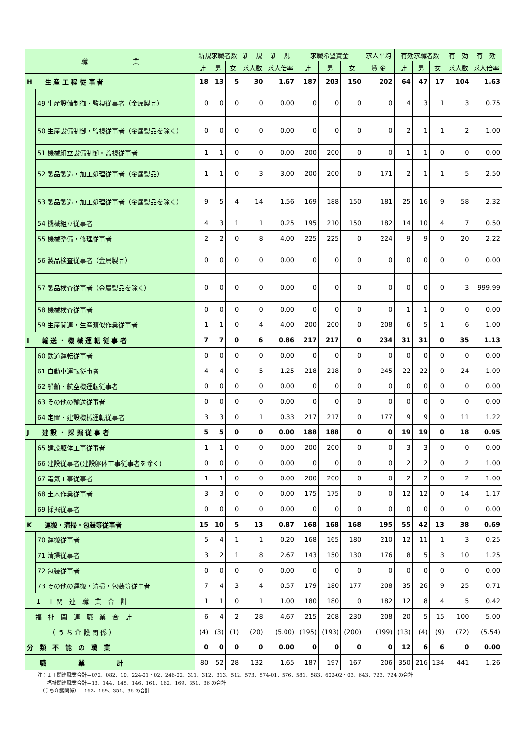| 職 業 | | 新規求職者数 | | | 新 規 | 新 規 | 求職希望賃金 | | | 求人平均 | 有効求職者数 | | | 有 効 | 有 効 |
| --- | --- | --- | --- | --- | --- | --- | --- | --- | --- | --- | --- | --- | --- | --- | --- |
| | | 計 | 男 | 女 | 求人数 | 求人倍率 | 計 | 男 | 女 | 賃 金 | 計 | 男 | 女 | 求人数 | 求人倍率 |
| H 生 産 工 程 従 事 者 | | 18 | 13 | 5 | 30 | 1.67 | 187 | 203 | 150 | 202 | 64 | 47 | 17 | 104 | 1.63 |
| | 49 生産設備制御・監視従事者（金属製品） | 0 | 0 | 0 | 0 | 0.00 | 0 | 0 | 0 | 0 | 4 | 3 | 1 | 3 | 0.75 |
| | 50 生産設備制御・監視従事者（金属製品を除く） | 0 | 0 | 0 | 0 | 0.00 | 0 | 0 | 0 | 0 | 2 | 1 | 1 | 2 | 1.00 |
| | 51 機械組立設備制御・監視従事者 | 1 | 1 | 0 | 0 | 0.00 | 200 | 200 | 0 | 0 | 1 | 1 | 0 | 0 | 0.00 |
| | 52 製品製造・加工処理従事者（金属製品） | 1 | 1 | 0 | 3 | 3.00 | 200 | 200 | 0 | 171 | 2 | 1 | 1 | 5 | 2.50 |
| | 53 製品製造・加工処理従事者（金属製品を除く） | 9 | 5 | 4 | 14 | 1.56 | 169 | 188 | 150 | 181 | 25 | 16 | 9 | 58 | 2.32 |
| | 54 機械組立従事者 | 4 | 3 | 1 | 1 | 0.25 | 195 | 210 | 150 | 182 | 14 | 10 | 4 | 7 | 0.50 |
| | 55 機械整備・修理従事者 | 2 | 2 | 0 | 8 | 4.00 | 225 | 225 | 0 | 224 | 9 | 9 | 0 | 20 | 2.22 |
| | 56 製品検査従事者（金属製品） | 0 | 0 | 0 | 0 | 0.00 | 0 | 0 | 0 | 0 | 0 | 0 | 0 | 0 | 0.00 |
| | 57 製品検査従事者（金属製品を除く） | 0 | 0 | 0 | 0 | 0.00 | 0 | 0 | 0 | 0 | 0 | 0 | 0 | 3 | 999.99 |
| | 58 機械検査従事者 | 0 | 0 | 0 | 0 | 0.00 | 0 | 0 | 0 | 0 | 1 | 1 | 0 | 0 | 0.00 |
| | 59 生産関連・生産類似作業従事者 | 1 | 1 | 0 | 4 | 4.00 | 200 | 200 | 0 | 208 | 6 | 5 | 1 | 6 | 1.00 |
| I 輸 送 ・ 機 械 運 転 従 事 者 | | 7 | 7 | 0 | 6 | 0.86 | 217 | 217 | 0 | 234 | 31 | 31 | 0 | 35 | 1.13 |
| | 60 鉄道運転従事者 | 0 | 0 | 0 | 0 | 0.00 | 0 | 0 | 0 | 0 | 0 | 0 | 0 | 0 | 0.00 |
| | 61 自動車運転従事者 | 4 | 4 | 0 | 5 | 1.25 | 218 | 218 | 0 | 245 | 22 | 22 | 0 | 24 | 1.09 |
| | 62 船舶・航空機運転従事者 | 0 | 0 | 0 | 0 | 0.00 | 0 | 0 | 0 | 0 | 0 | 0 | 0 | 0 | 0.00 |
| | 63 その他の輸送従事者 | 0 | 0 | 0 | 0 | 0.00 | 0 | 0 | 0 | 0 | 0 | 0 | 0 | 0 | 0.00 |
| | 64 定置・建設機械運転従事者 | 3 | 3 | 0 | 1 | 0.33 | 217 | 217 | 0 | 177 | 9 | 9 | 0 | 11 | 1.22 |
| J 建 設 ・ 採 掘 従 事 者 | | 5 | 5 | 0 | 0 | 0.00 | 188 | 188 | 0 | 0 | 19 | 19 | 0 | 18 | 0.95 |
| | 65 建設躯体工事従事者 | 1 | 1 | 0 | 0 | 0.00 | 200 | 200 | 0 | 0 | 3 | 3 | 0 | 0 | 0.00 |
| | 66 建設従事者(建設躯体工事従事者を除く) | 0 | 0 | 0 | 0 | 0.00 | 0 | 0 | 0 | 0 | 2 | 2 | 0 | 2 | 1.00 |
| | 67 電気工事従事者 | 1 | 1 | 0 | 0 | 0.00 | 200 | 200 | 0 | 0 | 2 | 2 | 0 | 2 | 1.00 |
| | 68 土木作業従事者 | 3 | 3 | 0 | 0 | 0.00 | 175 | 175 | 0 | 0 | 12 | 12 | 0 | 14 | 1.17 |
| | 69 採掘従事者 | 0 | 0 | 0 | 0 | 0.00 | 0 | 0 | 0 | 0 | 0 | 0 | 0 | 0 | 0.00 |
| K 運搬・清掃・包装等従事者 | | 15 | 10 | 5 | 13 | 0.87 | 168 | 168 | 168 | 195 | 55 | 42 | 13 | 38 | 0.69 |
| | 70 運搬従事者 | 5 | 4 | 1 | 1 | 0.20 | 168 | 165 | 180 | 210 | 12 | 11 | 1 | 3 | 0.25 |
| | 71 清掃従事者 | 3 | 2 | 1 | 8 | 2.67 | 143 | 150 | 130 | 176 | 8 | 5 | 3 | 10 | 1.25 |
| | 72 包装従事者 | 0 | 0 | 0 | 0 | 0.00 | 0 | 0 | 0 | 0 | 0 | 0 | 0 | 0 | 0.00 |
| | 73 その他の運搬・清掃・包装等従事者 | 7 | 4 | 3 | 4 | 0.57 | 179 | 180 | 177 | 208 | 35 | 26 | 9 | 25 | 0.71 |
| Ｉ Ｔ 関 連 職 業 合 計 | | 1 | 1 | 0 | 1 | 1.00 | 180 | 180 | 0 | 182 | 12 | 8 | 4 | 5 | 0.42 |
| 福 祉 関 連 職 業 合 計 | | 6 | 4 | 2 | 28 | 4.67 | 215 | 208 | 230 | 208 | 20 | 5 | 15 | 100 | 5.00 |
| （ う ち 介 護 関 係 ） | | (4) | (3) | (1) | (20) | (5.00) | (195) | (193) | (200) | (199) | (13) | (4) | (9) | (72) | (5.54) |
| 分 類 不 能 の 職 業 | | 0 | 0 | 0 | 0 | 0.00 | 0 | 0 | 0 | 0 | 12 | 6 | 6 | 0 | 0.00 |
| 職 業 計 | | 80 | 52 | 28 | 132 | 1.65 | 187 | 197 | 167 | 206 | 350 | 216 | 134 | 441 | 1.26 |
注：ＩＴ関連職業合計＝072、082、10、224-01・02、246-02、311、312、313、512、573、574-01、576、581、583、602-02・03、643、723、724 の合計
　　福祉関連職業合計＝13、144、145、146、161、162、169、351、36 の合計
　（うち介護関係）＝162、169、351、36 の合計